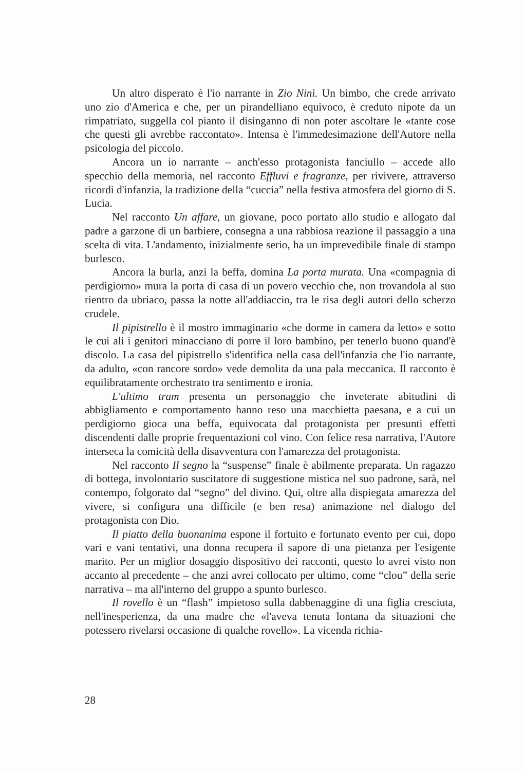Un altro disperato è l'io narrante in Zio Ninì. Un bimbo, che crede arrivato uno zio d'America e che, per un pirandelliano equivoco, è creduto nipote da un rimpatriato, suggella col pianto il disinganno di non poter ascoltare le «tante cose che questi gli avrebbe raccontato». Intensa è l'immedesimazione dell'Autore nella psicologia del piccolo.
Ancora un io narrante – anch'esso protagonista fanciullo – accede allo specchio della memoria, nel racconto Effluvi e fragranze, per rivivere, attraverso ricordi d'infanzia, la tradizione della “cuccia” nella festiva atmosfera del giorno di S. Lucia.
Nel racconto Un affare, un giovane, poco portato allo studio e allogato dal padre a garzone di un barbiere, consegna a una rabbiosa reazione il passaggio a una scelta di vita. L'andamento, inizialmente serio, ha un imprevedibile finale di stampo burlesco.
Ancora la burla, anzi la beffa, domina La porta murata. Una «compagnia di perdigiorno» mura la porta di casa di un povero vecchio che, non trovandola al suo rientro da ubriaco, passa la notte all'addiaccio, tra le risa degli autori dello scherzo crudele.
Il pipistrello è il mostro immaginario «che dorme in camera da letto» e sotto le cui ali i genitori minacciano di porre il loro bambino, per tenerlo buono quand'è discolo. La casa del pipistrello s'identifica nella casa dell'infanzia che l'io narrante, da adulto, «con rancore sordo» vede demolita da una pala meccanica. Il racconto è equilibratamente orchestrato tra sentimento e ironia.
L'ultimo tram presenta un personaggio che inveterate abitudini di abbigliamento e comportamento hanno reso una macchietta paesana, e a cui un perdigiorno gioca una beffa, equivocata dal protagonista per presunti effetti discendenti dalle proprie frequentazioni col vino. Con felice resa narrativa, l'Autore interseca la comicità della disavventura con l'amarezza del protagonista.
Nel racconto Il segno la “suspense” finale è abilmente preparata. Un ragazzo di bottega, involontario suscitatore di suggestione mistica nel suo padrone, sarà, nel contempo, folgorato dal “segno” del divino. Qui, oltre alla dispiegata amarezza del vivere, si configura una difficile (e ben resa) animazione nel dialogo del protagonista con Dio.
Il piatto della buonanima espone il fortuito e fortunato evento per cui, dopo vari e vani tentativi, una donna recupera il sapore di una pietanza per l'esigente marito. Per un miglior dosaggio dispositivo dei racconti, questo lo avrei visto non accanto al precedente – che anzi avrei collocato per ultimo, come “clou” della serie narrativa – ma all'interno del gruppo a spunto burlesco.
Il rovello è un “flash” impietoso sulla dabbenaggine di una figlia cresciuta, nell'inesperienza, da una madre che «l'aveva tenuta lontana da situazioni che potessero rivelarsi occasione di qualche rovello». La vicenda richia-
28